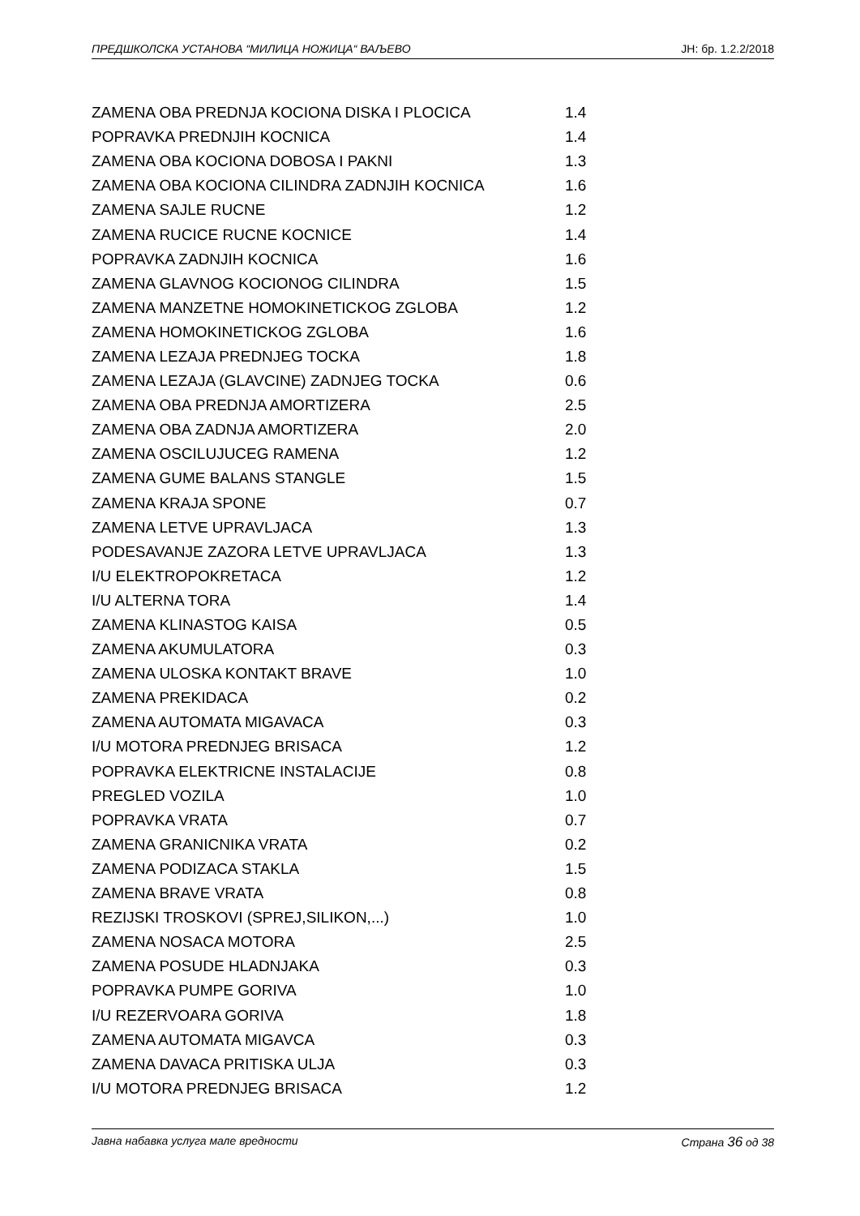ПРЕДШКОЛСКА УСТАНОВА “МИЛИЦА НОЖИЦА“ ВАЉЕВО ЈН: бр. 1.2.2/2018
| ZAMENA OBA PREDNJA KOCIONA DISKA I PLOCICA | 1.4 |
| POPRAVKA PREDNJIH KOCNICA | 1.4 |
| ZAMENA OBA KOCIONA DOBOSA I PAKNI | 1.3 |
| ZAMENA OBA KOCIONA CILINDRA ZADNJIH KOCNICA | 1.6 |
| ZAMENA SAJLE RUCNE | 1.2 |
| ZAMENA RUCICE RUCNE KOCNICE | 1.4 |
| POPRAVKA ZADNJIH KOCNICA | 1.6 |
| ZAMENA GLAVNOG KOCIONOG CILINDRA | 1.5 |
| ZAMENA MANZETNE HOMOKINETICKOG ZGLOBA | 1.2 |
| ZAMENA HOMOKINETICKOG ZGLOBA | 1.6 |
| ZAMENA LEZAJA PREDNJEG TOCKA | 1.8 |
| ZAMENA LEZAJA (GLAVCINE) ZADNJEG TOCKA | 0.6 |
| ZAMENA OBA PREDNJA AMORTIZERA | 2.5 |
| ZAMENA OBA ZADNJA AMORTIZERA | 2.0 |
| ZAMENA OSCILUJUCEG RAMENA | 1.2 |
| ZAMENA GUME BALANS STANGLE | 1.5 |
| ZAMENA KRAJA SPONE | 0.7 |
| ZAMENA LETVE UPRAVLJACA | 1.3 |
| PODESAVANJE ZAZORA LETVE UPRAVLJACA | 1.3 |
| I/U ELEKTROPOKRETACA | 1.2 |
| I/U ALTERNA TORA | 1.4 |
| ZAMENA KLINASTOG KAISA | 0.5 |
| ZAMENA AKUMULATORA | 0.3 |
| ZAMENA ULOSKA KONTAKT BRAVE | 1.0 |
| ZAMENA PREKIDACA | 0.2 |
| ZAMENA AUTOMATA MIGAVACA | 0.3 |
| I/U MOTORA PREDNJEG BRISACA | 1.2 |
| POPRAVKA ELEKTRICNE INSTALACIJE | 0.8 |
| PREGLED VOZILA | 1.0 |
| POPRAVKA VRATA | 0.7 |
| ZAMENA GRANICNIKA VRATA | 0.2 |
| ZAMENA PODIZACA STAKLA | 1.5 |
| ZAMENA BRAVE VRATA | 0.8 |
| REZIJSKI TROSKOVI (SPREJ,SILIKON,...) | 1.0 |
| ZAMENA NOSACA MOTORA | 2.5 |
| ZAMENA POSUDE HLADNJAKA | 0.3 |
| POPRAVKA PUMPE GORIVA | 1.0 |
| I/U REZERVOARA GORIVA | 1.8 |
| ZAMENA AUTOMATA MIGAVCA | 0.3 |
| ZAMENA DAVACA PRITISKA ULJA | 0.3 |
| I/U MOTORA PREDNJEG BRISACA | 1.2 |
Јавна набавка услуга мале вредности Страна 36 од 38